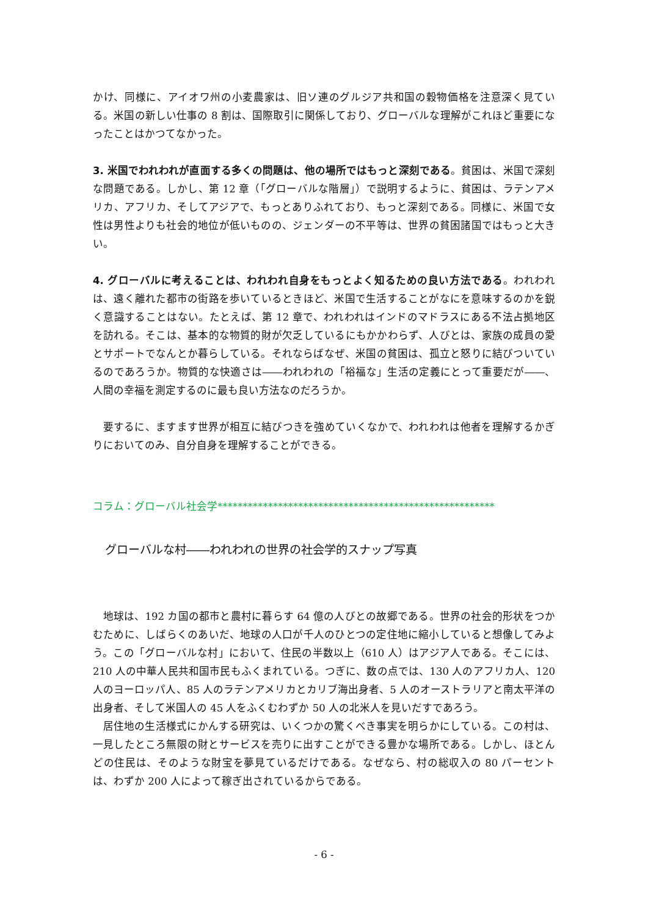かけ、同様に、アイオワ州の小麦農家は、旧ソ連のグルジア共和国の穀物価格を注意深く見ている。米国の新しい仕事の 8 割は、国際取引に関係しており、グローバルな理解がこれほど重要になったことはかつてなかった。
3. 米国でわれわれが直面する多くの問題は、他の場所ではもっと深刻である。貧困は、米国で深刻な問題である。しかし、第 12 章（「グローバルな階層」）で説明するように、貧困は、ラテンアメリカ、アフリカ、そしてアジアで、もっとありふれており、もっと深刻である。同様に、米国で女性は男性よりも社会的地位が低いものの、ジェンダーの不平等は、世界の貧困諸国ではもっと大きい。
4. グローバルに考えることは、われわれ自身をもっとよく知るための良い方法である。われわれは、遠く離れた都市の街路を歩いているときほど、米国で生活することがなにを意味するのかを鋭く意識することはない。たとえば、第 12 章で、われわれはインドのマドラスにある不法占拠地区を訪れる。そこは、基本的な物質的財が欠乏しているにもかかわらず、人びとは、家族の成員の愛とサポートでなんとか暮らしている。それならばなぜ、米国の貧困は、孤立と怒りに結びついているのであろうか。物質的な快適さは――われわれの「裕福な」生活の定義にとって重要だが――、人間の幸福を測定するのに最も良い方法なのだろうか。
要するに、ますます世界が相互に結びつきを強めていくなかで、われわれは他者を理解するかぎりにおいてのみ、自分自身を理解することができる。
コラム：グローバル社会学*******************************************************
グローバルな村――われわれの世界の社会学的スナップ写真
地球は、192 カ国の都市と農村に暮らす 64 億の人びとの故郷である。世界の社会的形状をつかむために、しばらくのあいだ、地球の人口が千人のひとつの定住地に縮小していると想像してみよう。この「グローバルな村」において、住民の半数以上（610 人）はアジア人である。そこには、210 人の中華人民共和国市民もふくまれている。つぎに、数の点では、130 人のアフリカ人、120 人のヨーロッパ人、85 人のラテンアメリカとカリブ海出身者、5 人のオーストラリアと南太平洋の出身者、そして米国人の 45 人をふくむわずか 50 人の北米人を見いだすであろう。
居住地の生活様式にかんする研究は、いくつかの驚くべき事実を明らかにしている。この村は、一見したところ無限の財とサービスを売りに出すことができる豊かな場所である。しかし、ほとんどの住民は、そのような財宝を夢見ているだけである。なぜなら、村の総収入の 80 パーセントは、わずか 200 人によって稼ぎ出されているからである。
- 6 -